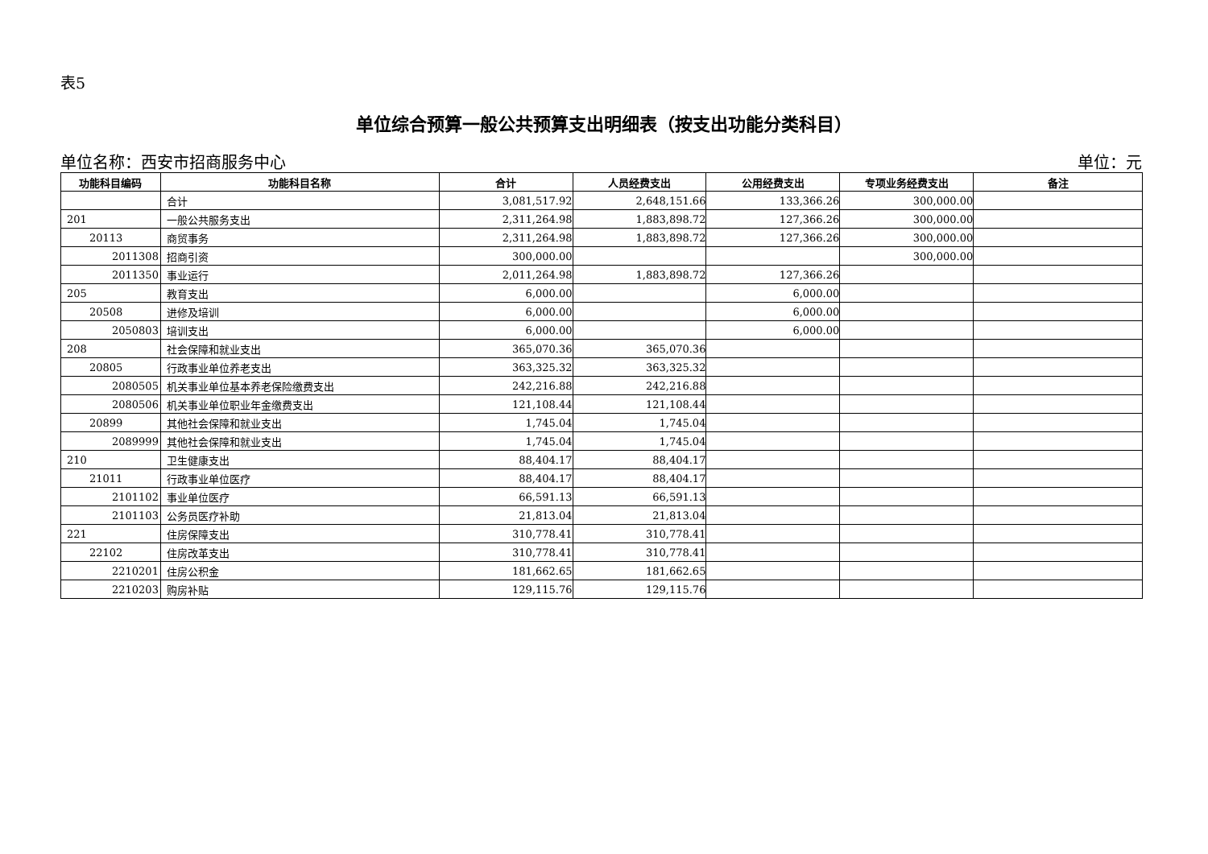表5
单位综合预算一般公共预算支出明细表（按支出功能分类科目）
单位名称：西安市招商服务中心 单位：元
| 功能科目编码 | 功能科目名称 | 合计 | 人员经费支出 | 公用经费支出 | 专项业务经费支出 | 备注 |
| --- | --- | --- | --- | --- | --- | --- |
| | 合计 | 3,081,517.92 | 2,648,151.66 | 133,366.26 | 300,000.00 | |
| 201 | 一般公共服务支出 | 2,311,264.98 | 1,883,898.72 | 127,366.26 | 300,000.00 | |
| 20113 | 商贸事务 | 2,311,264.98 | 1,883,898.72 | 127,366.26 | 300,000.00 | |
| 2011308 | 招商引资 | 300,000.00 | | | 300,000.00 | |
| 2011350 | 事业运行 | 2,011,264.98 | 1,883,898.72 | 127,366.26 | | |
| 205 | 教育支出 | 6,000.00 | | 6,000.00 | | |
| 20508 | 进修及培训 | 6,000.00 | | 6,000.00 | | |
| 2050803 | 培训支出 | 6,000.00 | | 6,000.00 | | |
| 208 | 社会保障和就业支出 | 365,070.36 | 365,070.36 | | | |
| 20805 | 行政事业单位养老支出 | 363,325.32 | 363,325.32 | | | |
| 2080505 | 机关事业单位基本养老保险缴费支出 | 242,216.88 | 242,216.88 | | | |
| 2080506 | 机关事业单位职业年金缴费支出 | 121,108.44 | 121,108.44 | | | |
| 20899 | 其他社会保障和就业支出 | 1,745.04 | 1,745.04 | | | |
| 2089999 | 其他社会保障和就业支出 | 1,745.04 | 1,745.04 | | | |
| 210 | 卫生健康支出 | 88,404.17 | 88,404.17 | | | |
| 21011 | 行政事业单位医疗 | 88,404.17 | 88,404.17 | | | |
| 2101102 | 事业单位医疗 | 66,591.13 | 66,591.13 | | | |
| 2101103 | 公务员医疗补助 | 21,813.04 | 21,813.04 | | | |
| 221 | 住房保障支出 | 310,778.41 | 310,778.41 | | | |
| 22102 | 住房改革支出 | 310,778.41 | 310,778.41 | | | |
| 2210201 | 住房公积金 | 181,662.65 | 181,662.65 | | | |
| 2210203 | 购房补贴 | 129,115.76 | 129,115.76 | | | |